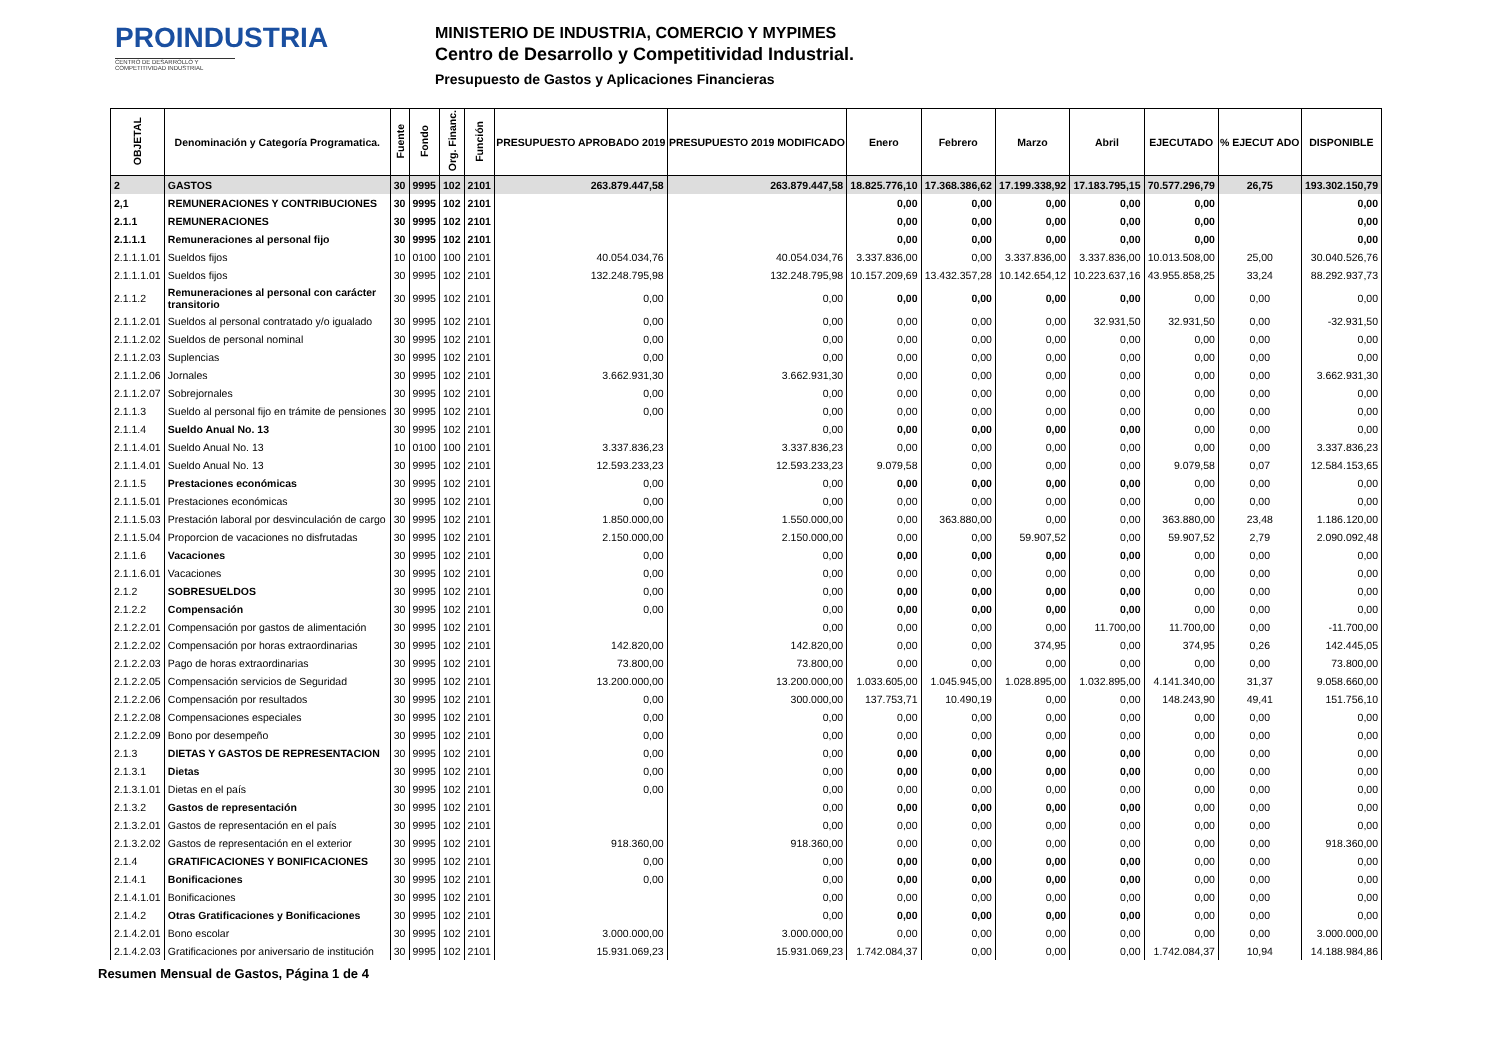PROINDUSTRIA
CENTRO DE DESARROLLO Y COMPETITIVIDAD INDUSTRIAL
MINISTERIO DE INDUSTRIA, COMERCIO Y MYPIMES
Centro de Desarrollo y Competitividad Industrial.
Presupuesto de Gastos y Aplicaciones Financieras
| OBJETAL | Denominación y Categoría Programatica. | Fuente | Fondo | Org. Financ. | Función | PRESUPUESTO APROBADO 2019 | PRESUPUESTO 2019 MODIFICADO | Enero | Febrero | Marzo | Abril | EJECUTADO | % EJECUT ADO | DISPONIBLE |
| --- | --- | --- | --- | --- | --- | --- | --- | --- | --- | --- | --- | --- | --- | --- |
| 2 | GASTOS | 30 | 9995 | 102 | 2101 | 263.879.447,58 | 263.879.447,58 | 18.825.776,10 | 17.368.386,62 | 17.199.338,92 | 17.183.795,15 | 70.577.296,79 | 26,75 | 193.302.150,79 |
| 2,1 | REMUNERACIONES Y CONTRIBUCIONES | 30 | 9995 | 102 | 2101 | | | 0,00 | 0,00 | 0,00 | 0,00 | 0,00 | | 0,00 |
| 2.1.1 | REMUNERACIONES | 30 | 9995 | 102 | 2101 | | | 0,00 | 0,00 | 0,00 | 0,00 | 0,00 | | 0,00 |
| 2.1.1.1 | Remuneraciones al personal fijo | 30 | 9995 | 102 | 2101 | | | 0,00 | 0,00 | 0,00 | 0,00 | 0,00 | | 0,00 |
| 2.1.1.1.01 | Sueldos fijos | 10 | 0100 | 100 | 2101 | 40.054.034,76 | 40.054.034,76 | 3.337.836,00 | 0,00 | 3.337.836,00 | 3.337.836,00 | 10.013.508,00 | 25,00 | 30.040.526,76 |
| 2.1.1.1.01 | Sueldos fijos | 30 | 9995 | 102 | 2101 | 132.248.795,98 | 132.248.795,98 | 10.157.209,69 | 13.432.357,28 | 10.142.654,12 | 10.223.637,16 | 43.955.858,25 | 33,24 | 88.292.937,73 |
| 2.1.1.2 | Remuneraciones al personal con carácter transitorio | 30 | 9995 | 102 | 2101 | 0,00 | 0,00 | 0,00 | 0,00 | 0,00 | 0,00 | 0,00 | 0,00 | 0,00 |
| 2.1.1.2.01 | Sueldos al personal contratado y/o igualado | 30 | 9995 | 102 | 2101 | 0,00 | 0,00 | 0,00 | 0,00 | 0,00 | 32.931,50 | 32.931,50 | 0,00 | -32.931,50 |
| 2.1.1.2.02 | Sueldos de personal nominal | 30 | 9995 | 102 | 2101 | 0,00 | 0,00 | 0,00 | 0,00 | 0,00 | 0,00 | 0,00 | 0,00 | 0,00 |
| 2.1.1.2.03 | Suplencias | 30 | 9995 | 102 | 2101 | 0,00 | 0,00 | 0,00 | 0,00 | 0,00 | 0,00 | 0,00 | 0,00 | 0,00 |
| 2.1.1.2.06 | Jornales | 30 | 9995 | 102 | 2101 | 3.662.931,30 | 3.662.931,30 | 0,00 | 0,00 | 0,00 | 0,00 | 0,00 | 0,00 | 3.662.931,30 |
| 2.1.1.2.07 | Sobrejornales | 30 | 9995 | 102 | 2101 | 0,00 | 0,00 | 0,00 | 0,00 | 0,00 | 0,00 | 0,00 | 0,00 | 0,00 |
| 2.1.1.3 | Sueldo al personal fijo en trámite de pensiones | 30 | 9995 | 102 | 2101 | 0,00 | 0,00 | 0,00 | 0,00 | 0,00 | 0,00 | 0,00 | 0,00 | 0,00 |
| 2.1.1.4 | Sueldo Anual No. 13 | 30 | 9995 | 102 | 2101 | | 0,00 | 0,00 | 0,00 | 0,00 | 0,00 | 0,00 | 0,00 | 0,00 |
| 2.1.1.4.01 | Sueldo Anual No. 13 | 10 | 0100 | 100 | 2101 | 3.337.836,23 | 3.337.836,23 | 0,00 | 0,00 | 0,00 | 0,00 | 0,00 | 0,00 | 3.337.836,23 |
| 2.1.1.4.01 | Sueldo Anual No. 13 | 30 | 9995 | 102 | 2101 | 12.593.233,23 | 12.593.233,23 | 9.079,58 | 0,00 | 0,00 | 0,00 | 9.079,58 | 0,07 | 12.584.153,65 |
| 2.1.1.5 | Prestaciones económicas | 30 | 9995 | 102 | 2101 | 0,00 | 0,00 | 0,00 | 0,00 | 0,00 | 0,00 | 0,00 | 0,00 | 0,00 |
| 2.1.1.5.01 | Prestaciones económicas | 30 | 9995 | 102 | 2101 | 0,00 | 0,00 | 0,00 | 0,00 | 0,00 | 0,00 | 0,00 | 0,00 | 0,00 |
| 2.1.1.5.03 | Prestación laboral por desvinculación de cargo | 30 | 9995 | 102 | 2101 | 1.850.000,00 | 1.550.000,00 | 0,00 | 363.880,00 | 0,00 | 0,00 | 363.880,00 | 23,48 | 1.186.120,00 |
| 2.1.1.5.04 | Proporcion de vacaciones no disfrutadas | 30 | 9995 | 102 | 2101 | 2.150.000,00 | 2.150.000,00 | 0,00 | 0,00 | 59.907,52 | 0,00 | 59.907,52 | 2,79 | 2.090.092,48 |
| 2.1.1.6 | Vacaciones | 30 | 9995 | 102 | 2101 | 0,00 | 0,00 | 0,00 | 0,00 | 0,00 | 0,00 | 0,00 | 0,00 | 0,00 |
| 2.1.1.6.01 | Vacaciones | 30 | 9995 | 102 | 2101 | 0,00 | 0,00 | 0,00 | 0,00 | 0,00 | 0,00 | 0,00 | 0,00 | 0,00 |
| 2.1.2 | SOBRESUELDOS | 30 | 9995 | 102 | 2101 | 0,00 | 0,00 | 0,00 | 0,00 | 0,00 | 0,00 | 0,00 | 0,00 | 0,00 |
| 2.1.2.2 | Compensación | 30 | 9995 | 102 | 2101 | 0,00 | 0,00 | 0,00 | 0,00 | 0,00 | 0,00 | 0,00 | 0,00 | 0,00 |
| 2.1.2.2.01 | Compensación por gastos de alimentación | 30 | 9995 | 102 | 2101 | | 0,00 | 0,00 | 0,00 | 0,00 | 11.700,00 | 11.700,00 | 0,00 | -11.700,00 |
| 2.1.2.2.02 | Compensación por horas extraordinarias | 30 | 9995 | 102 | 2101 | 142.820,00 | 142.820,00 | 0,00 | 0,00 | 374,95 | 0,00 | 374,95 | 0,26 | 142.445,05 |
| 2.1.2.2.03 | Pago de horas extraordinarias | 30 | 9995 | 102 | 2101 | 73.800,00 | 73.800,00 | 0,00 | 0,00 | 0,00 | 0,00 | 0,00 | 0,00 | 73.800,00 |
| 2.1.2.2.05 | Compensación servicios de Seguridad | 30 | 9995 | 102 | 2101 | 13.200.000,00 | 13.200.000,00 | 1.033.605,00 | 1.045.945,00 | 1.028.895,00 | 1.032.895,00 | 4.141.340,00 | 31,37 | 9.058.660,00 |
| 2.1.2.2.06 | Compensación por resultados | 30 | 9995 | 102 | 2101 | 0,00 | 300.000,00 | 137.753,71 | 10.490,19 | 0,00 | 0,00 | 148.243,90 | 49,41 | 151.756,10 |
| 2.1.2.2.08 | Compensaciones especiales | 30 | 9995 | 102 | 2101 | 0,00 | 0,00 | 0,00 | 0,00 | 0,00 | 0,00 | 0,00 | 0,00 | 0,00 |
| 2.1.2.2.09 | Bono por desempeño | 30 | 9995 | 102 | 2101 | 0,00 | 0,00 | 0,00 | 0,00 | 0,00 | 0,00 | 0,00 | 0,00 | 0,00 |
| 2.1.3 | DIETAS Y GASTOS DE REPRESENTACION | 30 | 9995 | 102 | 2101 | 0,00 | 0,00 | 0,00 | 0,00 | 0,00 | 0,00 | 0,00 | 0,00 | 0,00 |
| 2.1.3.1 | Dietas | 30 | 9995 | 102 | 2101 | 0,00 | 0,00 | 0,00 | 0,00 | 0,00 | 0,00 | 0,00 | 0,00 | 0,00 |
| 2.1.3.1.01 | Dietas en el país | 30 | 9995 | 102 | 2101 | 0,00 | 0,00 | 0,00 | 0,00 | 0,00 | 0,00 | 0,00 | 0,00 | 0,00 |
| 2.1.3.2 | Gastos de representación | 30 | 9995 | 102 | 2101 | | 0,00 | 0,00 | 0,00 | 0,00 | 0,00 | 0,00 | 0,00 | 0,00 |
| 2.1.3.2.01 | Gastos de representación en el país | 30 | 9995 | 102 | 2101 | | 0,00 | 0,00 | 0,00 | 0,00 | 0,00 | 0,00 | 0,00 | 0,00 |
| 2.1.3.2.02 | Gastos de representación en el exterior | 30 | 9995 | 102 | 2101 | 918.360,00 | 918.360,00 | 0,00 | 0,00 | 0,00 | 0,00 | 0,00 | 0,00 | 918.360,00 |
| 2.1.4 | GRATIFICACIONES Y BONIFICACIONES | 30 | 9995 | 102 | 2101 | 0,00 | 0,00 | 0,00 | 0,00 | 0,00 | 0,00 | 0,00 | 0,00 | 0,00 |
| 2.1.4.1 | Bonificaciones | 30 | 9995 | 102 | 2101 | 0,00 | 0,00 | 0,00 | 0,00 | 0,00 | 0,00 | 0,00 | 0,00 | 0,00 |
| 2.1.4.1.01 | Bonificaciones | 30 | 9995 | 102 | 2101 | | 0,00 | 0,00 | 0,00 | 0,00 | 0,00 | 0,00 | 0,00 | 0,00 |
| 2.1.4.2 | Otras Gratificaciones y Bonificaciones | 30 | 9995 | 102 | 2101 | | 0,00 | 0,00 | 0,00 | 0,00 | 0,00 | 0,00 | 0,00 | 0,00 |
| 2.1.4.2.01 | Bono escolar | 30 | 9995 | 102 | 2101 | 3.000.000,00 | 3.000.000,00 | 0,00 | 0,00 | 0,00 | 0,00 | 0,00 | 0,00 | 3.000.000,00 |
| 2.1.4.2.03 | Gratificaciones por aniversario de institución | 30 | 9995 | 102 | 2101 | 15.931.069,23 | 15.931.069,23 | 1.742.084,37 | 0,00 | 0,00 | 0,00 | 1.742.084,37 | 10,94 | 14.188.984,86 |
Resumen Mensual de Gastos, Página 1 de 4